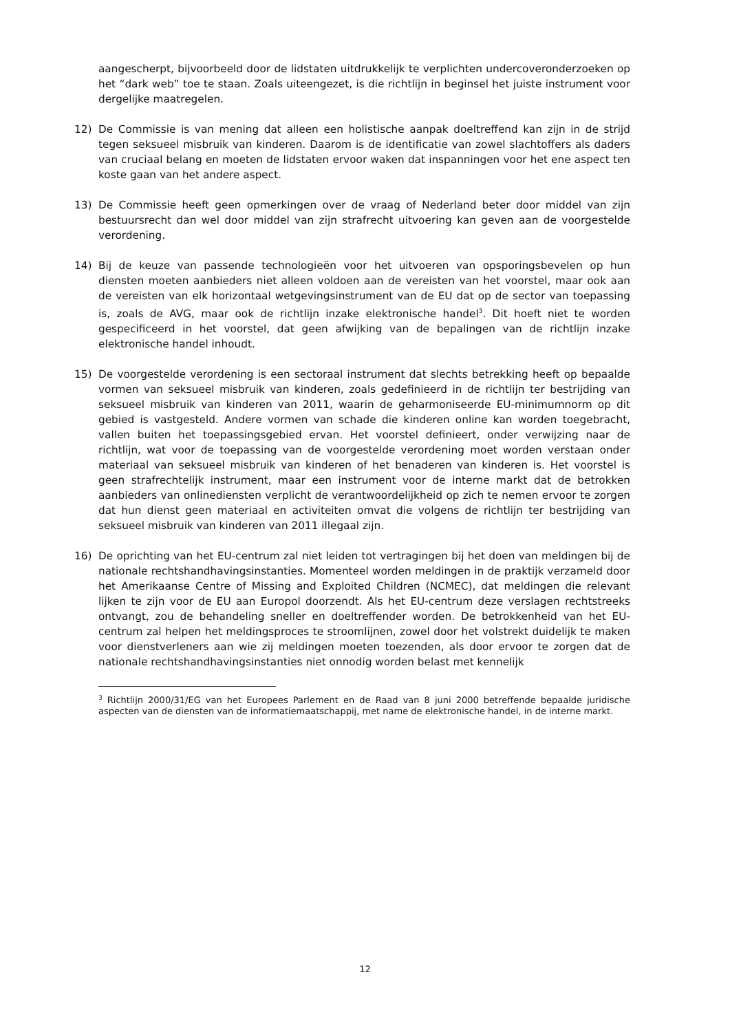aangescherpt, bijvoorbeeld door de lidstaten uitdrukkelijk te verplichten undercoveronderzoeken op het “dark web” toe te staan. Zoals uiteengezet, is die richtlijn in beginsel het juiste instrument voor dergelijke maatregelen.
12) De Commissie is van mening dat alleen een holistische aanpak doeltreffend kan zijn in de strijd tegen seksueel misbruik van kinderen. Daarom is de identificatie van zowel slachtoffers als daders van cruciaal belang en moeten de lidstaten ervoor waken dat inspanningen voor het ene aspect ten koste gaan van het andere aspect.
13) De Commissie heeft geen opmerkingen over de vraag of Nederland beter door middel van zijn bestuursrecht dan wel door middel van zijn strafrecht uitvoering kan geven aan de voorgestelde verordening.
14) Bij de keuze van passende technologieën voor het uitvoeren van opsporingsbevelen op hun diensten moeten aanbieders niet alleen voldoen aan de vereisten van het voorstel, maar ook aan de vereisten van elk horizontaal wetgevingsinstrument van de EU dat op de sector van toepassing is, zoals de AVG, maar ook de richtlijn inzake elektronische handel<sup>3</sup>. Dit hoeft niet te worden gespecificeerd in het voorstel, dat geen afwijking van de bepalingen van de richtlijn inzake elektronische handel inhoudt.
15) De voorgestelde verordening is een sectoraal instrument dat slechts betrekking heeft op bepaalde vormen van seksueel misbruik van kinderen, zoals gedefinieerd in de richtlijn ter bestrijding van seksueel misbruik van kinderen van 2011, waarin de geharmoniseerde EU-minimumnorm op dit gebied is vastgesteld. Andere vormen van schade die kinderen online kan worden toegebracht, vallen buiten het toepassingsgebied ervan. Het voorstel definieert, onder verwijzing naar de richtlijn, wat voor de toepassing van de voorgestelde verordening moet worden verstaan onder materiaal van seksueel misbruik van kinderen of het benaderen van kinderen is. Het voorstel is geen strafrechtelijk instrument, maar een instrument voor de interne markt dat de betrokken aanbieders van onlinediensten verplicht de verantwoordelijkheid op zich te nemen ervoor te zorgen dat hun dienst geen materiaal en activiteiten omvat die volgens de richtlijn ter bestrijding van seksueel misbruik van kinderen van 2011 illegaal zijn.
16) De oprichting van het EU-centrum zal niet leiden tot vertragingen bij het doen van meldingen bij de nationale rechtshandhavingsinstanties. Momenteel worden meldingen in de praktijk verzameld door het Amerikaanse Centre of Missing and Exploited Children (NCMEC), dat meldingen die relevant lijken te zijn voor de EU aan Europol doorzendt. Als het EU-centrum deze verslagen rechtstreeks ontvangt, zou de behandeling sneller en doeltreffender worden. De betrokkenheid van het EU-centrum zal helpen het meldingsproces te stroomlijnen, zowel door het volstrekt duidelijk te maken voor dienstverleners aan wie zij meldingen moeten toezenden, als door ervoor te zorgen dat de nationale rechtshandhavingsinstanties niet onnodig worden belast met kennelijk
<sup>3</sup> Richtlijn 2000/31/EG van het Europees Parlement en de Raad van 8 juni 2000 betreffende bepaalde juridische aspecten van de diensten van de informatiemaatschappij, met name de elektronische handel, in de interne markt.
12